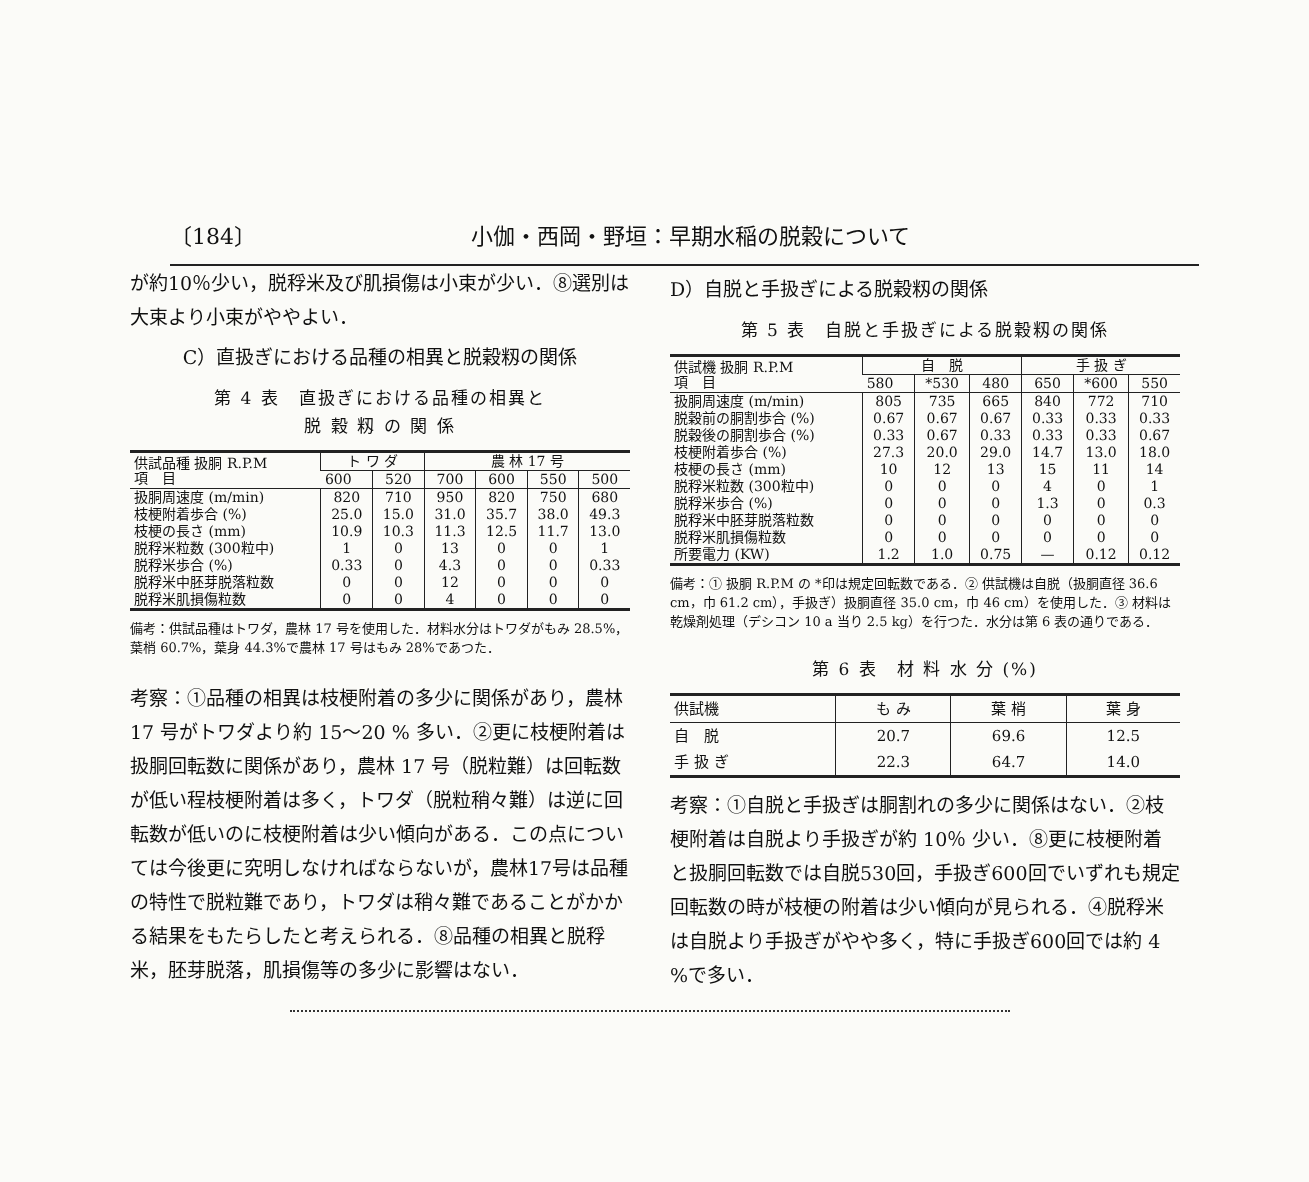〔184〕 小伽・西岡・野垣：早期水稲の脱穀について
が約10％少い，脱稃米及び肌損傷は小束が少い．⑧選別は大束より小束がややよい．
C）直扱ぎにおける品種の相異と脱穀籾の関係
第 4 表　直扱ぎにおける品種の相異と
脱 穀 籾 の 関 係
| 供試品種 扱胴 R.P.M 項 目 | ト ワ ダ | | 農 林 17 号 | | | |
| --- | --- | --- | --- | --- | --- | --- |
| | 600 | 520 | 700 | 600 | 550 | 500 |
| 扱胴周速度 (m/min) | 820 | 710 | 950 | 820 | 750 | 680 |
| 枝梗附着歩合 (%) | 25.0 | 15.0 | 31.0 | 35.7 | 38.0 | 49.3 |
| 枝梗の長さ (mm) | 10.9 | 10.3 | 11.3 | 12.5 | 11.7 | 13.0 |
| 脱稃米粒数 (300粒中) | 1 | 0 | 13 | 0 | 0 | 1 |
| 脱稃米歩合 (%) | 0.33 | 0 | 4.3 | 0 | 0 | 0.33 |
| 脱稃米中胚芽脱落粒数 | 0 | 0 | 12 | 0 | 0 | 0 |
| 脱稃米肌損傷粒数 | 0 | 0 | 4 | 0 | 0 | 0 |
備考：供試品種はトワダ，農林 17 号を使用した．材料水分はトワダがもみ 28.5%，葉梢 60.7%，葉身 44.3%で農林 17 号はもみ 28%であつた．
考察：①品種の相異は枝梗附着の多少に関係があり，農林 17 号がトワダより約 15〜20 % 多い．②更に枝梗附着は扱胴回転数に関係があり，農林 17 号（脱粒難）は回転数が低い程枝梗附着は多く，トワダ（脱粒稍々難）は逆に回転数が低いのに枝梗附着は少い傾向がある．この点については今後更に究明しなければならないが，農林17号は品種の特性で脱粒難であり，トワダは稍々難であることがかかる結果をもたらしたと考えられる．⑧品種の相異と脱稃米，胚芽脱落，肌損傷等の多少に影響はない．
D）自脱と手扱ぎによる脱穀籾の関係
第 5 表　自脱と手扱ぎによる脱穀籾の関係
| 供試機 扱胴 R.P.M 項 目 | 自 脱 | | | 手 扱 ぎ | | |
| --- | --- | --- | --- | --- | --- | --- |
| | 580 | *530 | 480 | 650 | *600 | 550 |
| 扱胴周速度 (m/min) | 805 | 735 | 665 | 840 | 772 | 710 |
| 脱穀前の胴割歩合 (%) | 0.67 | 0.67 | 0.67 | 0.33 | 0.33 | 0.33 |
| 脱穀後の胴割歩合 (%) | 0.33 | 0.67 | 0.33 | 0.33 | 0.33 | 0.67 |
| 枝梗附着歩合 (%) | 27.3 | 20.0 | 29.0 | 14.7 | 13.0 | 18.0 |
| 枝梗の長さ (mm) | 10 | 12 | 13 | 15 | 11 | 14 |
| 脱稃米粒数 (300粒中) | 0 | 0 | 0 | 4 | 0 | 1 |
| 脱稃米歩合 (%) | 0 | 0 | 0 | 1.3 | 0 | 0.3 |
| 脱稃米中胚芽脱落粒数 | 0 | 0 | 0 | 0 | 0 | 0 |
| 脱稃米肌損傷粒数 | 0 | 0 | 0 | 0 | 0 | 0 |
| 所要電力 (KW) | 1.2 | 1.0 | 0.75 | — | 0.12 | 0.12 |
備考：① 扱胴 R.P.M の *印は規定回転数である．② 供試機は自脱（扱胴直径 36.6 cm，巾 61.2 cm），手扱ぎ）扱胴直径 35.0 cm，巾 46 cm）を使用した．③ 材料は乾燥剤処理（デシコン 10 a 当り 2.5 kg）を行つた．水分は第 6 表の通りである．
第 6 表　材 料 水 分 (%)
| 供試機 | も み | 葉 梢 | 葉 身 |
| --- | --- | --- | --- |
| 自 脱 | 20.7 | 69.6 | 12.5 |
| 手 扱 ぎ | 22.3 | 64.7 | 14.0 |
考察：①自脱と手扱ぎは胴割れの多少に関係はない．②枝梗附着は自脱より手扱ぎが約 10％ 少い．⑧更に枝梗附着と扱胴回転数では自脱530回，手扱ぎ600回でいずれも規定回転数の時が枝梗の附着は少い傾向が見られる．④脱稃米は自脱より手扱ぎがやや多く，特に手扱ぎ600回では約 4 %で多い．